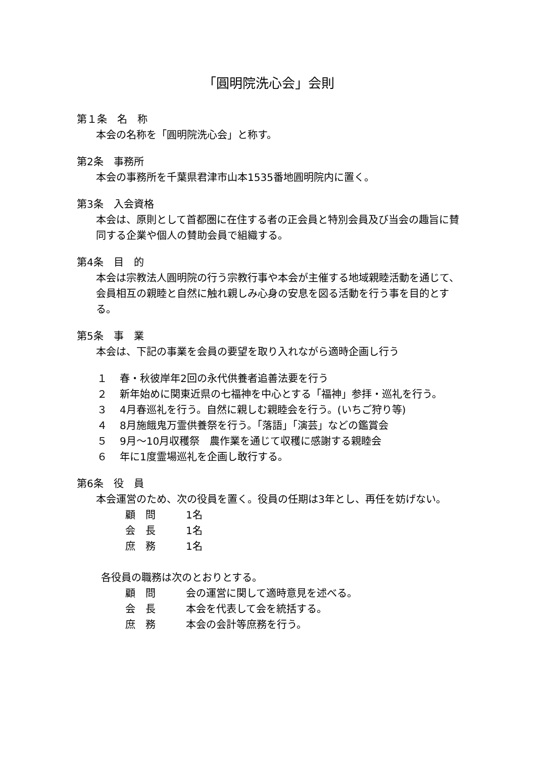「圓明院洗心会」会則
第１条　名　称
本会の名称を「圓明院洗心会」と称す。
第2条　事務所
本会の事務所を千葉県君津市山本1535番地圓明院内に置く。
第3条　入会資格
本会は、原則として首都圏に在住する者の正会員と特別会員及び当会の趣旨に賛同する企業や個人の賛助会員で組織する。
第4条　目　的
本会は宗教法人圓明院の行う宗教行事や本会が主催する地域親睦活動を通じて、会員相互の親睦と自然に触れ親しみ心身の安息を図る活動を行う事を目的とする。
第5条　事　業
本会は、下記の事業を会員の要望を取り入れながら適時企画し行う
１ 春・秋彼岸年2回の永代供養者追善法要を行う
２ 新年始めに関東近県の七福神を中心とする「福神」参拝・巡礼を行う。
３ 4月春巡礼を行う。自然に親しむ親睦会を行う。(いちご狩り等)
４ 8月施餓鬼万霊供養祭を行う。「落語」「演芸」などの鑑賞会
５ 9月～10月収穫祭　農作業を通じて収穫に感謝する親睦会
６ 年に1度霊場巡礼を企画し敢行する。
第6条　役　員
本会運営のため、次の役員を置く。役員の任期は3年とし、再任を妨げない。
顧　問 1名
会　長 1名
庶　務 1名
各役員の職務は次のとおりとする。
顧　問 会の運営に関して適時意見を述べる。
会　長 本会を代表して会を統括する。
庶　務 本会の会計等庶務を行う。